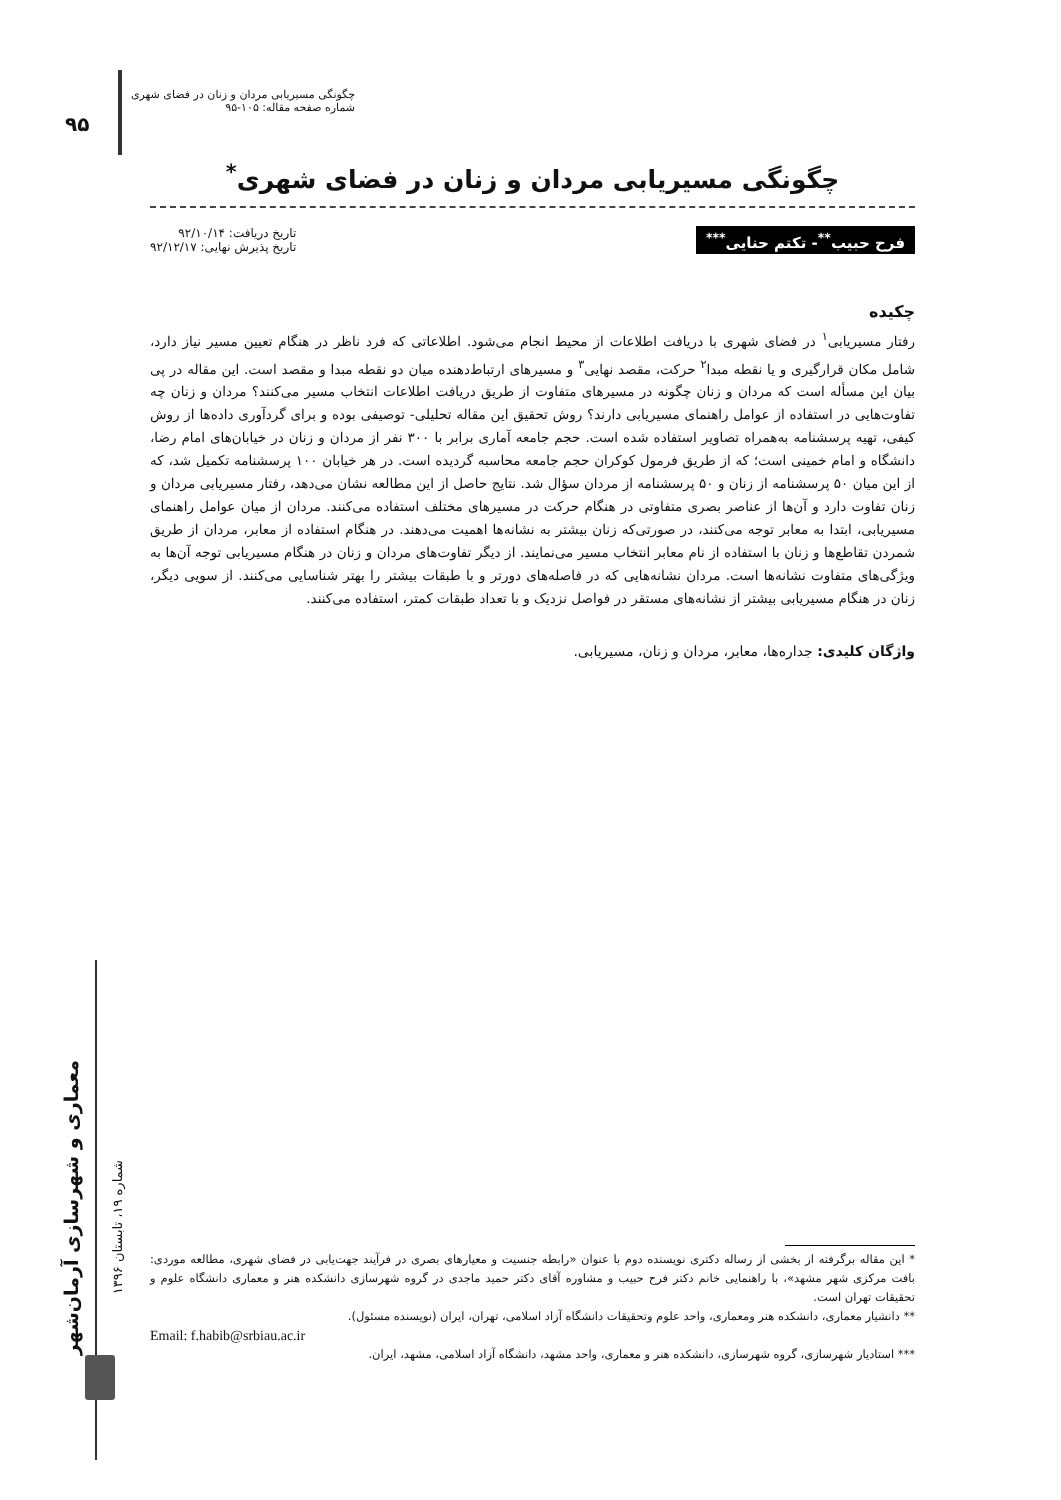۹۵
چگونگی مسیریابی مردان و زنان در فضای شهری
شماره صفحه مقاله: ۱۰۵-۹۵
چگونگی مسیریابی مردان و زنان در فضای شهری<sup>*</sup>
فرح حبیب<sup>**</sup>- تکتم حنایی<sup>***</sup>
تاریخ دریافت: ۹۲/۱۰/۱۴
تاریخ پذیرش نهایی: ۹۲/۱۲/۱۷
چکیده
رفتار مسیریابی<sup>۱</sup> در فضای شهری با دریافت اطلاعات از محیط انجام می‌شود. اطلاعاتی که فرد ناظر در هنگام تعیین مسیر نیاز دارد، شامل مکان قرارگیری و یا نقطه مبدا<sup>۲</sup> حرکت، مقصد نهایی<sup>۳</sup> و مسیرهای ارتباط‌دهنده میان دو نقطه مبدا و مقصد است. این مقاله در پی بیان این مسأله است که مردان و زنان چگونه در مسیرهای متفاوت از طریق دریافت اطلاعات انتخاب مسیر می‌کنند؟ مردان و زنان چه تفاوت‌هایی در استفاده از عوامل راهنمای مسیریابی دارند؟ روش تحقیق این مقاله تحلیلی- توصیفی بوده و برای گردآوری داده‌ها از روش کیفی، تهیه پرسشنامه به‌همراه تصاویر استفاده شده است. حجم جامعه آماری برابر با ۳۰۰ نفر از مردان و زنان در خیابان‌های امام رضا، دانشگاه و امام خمینی است؛ که از طریق فرمول کوکران حجم جامعه محاسبه گردیده است. در هر خیابان ۱۰۰ پرسشنامه تکمیل شد، که از این میان ۵۰ پرسشنامه از زنان و ۵۰ پرسشنامه از مردان سؤال شد. نتایج حاصل از این مطالعه نشان می‌دهد، رفتار مسیریابی مردان و زنان تفاوت دارد و آن‌ها از عناصر بصری متفاوتی در هنگام حرکت در مسیرهای مختلف استفاده می‌کنند. مردان از میان عوامل راهنمای مسیریابی، ابتدا به معابر توجه می‌کنند، در صورتی‌که زنان بیشتر به نشانه‌ها اهمیت می‌دهند. در هنگام استفاده از معابر، مردان از طریق شمردن تقاطع‌ها و زنان با استفاده از نام معابر انتخاب مسیر می‌نمایند. از دیگر تفاوت‌های مردان و زنان در هنگام مسیریابی توجه آن‌ها به ویژگی‌های متفاوت نشانه‌ها است. مردان نشانه‌هایی که در فاصله‌های دورتر و با طبقات بیشتر را بهتر شناسایی می‌کنند. از سویی دیگر، زنان در هنگام مسیریابی بیشتر از نشانه‌های مستقر در فواصل نزدیک و با تعداد طبقات کمتر، استفاده می‌کنند.
واژگان کلیدی: جداره‌ها، معابر، مردان و زنان، مسیریابی.
معماری و شهرسازی آرمان‌شهر
شماره ۱۹، تابستان ۱۳۹۶
* این مقاله برگرفته از بخشی از رساله دکتری نویسنده دوم با عنوان «رابطه جنسیت و معیارهای بصری در فرآیند جهت‌یابی در فضای شهری، مطالعه موردی: بافت مرکزی شهر مشهد»، با راهنمایی خانم دکتر فرح حبیب و مشاوره آقای دکتر حمید ماجدی در گروه شهرسازی دانشکده هنر و معماری دانشگاه علوم و تحقیقات تهران است.
** دانشیار معماری، دانشکده هنر ومعماری، واحد علوم وتحقیقات دانشگاه آزاد اسلامی، تهران، ایران (نویسنده مسئول).
Email: f.habib@srbiau.ac.ir
*** استادیار شهرسازی، گروه شهرسازی، دانشکده هنر و معماری، واحد مشهد، دانشگاه آزاد اسلامی، مشهد، ایران.